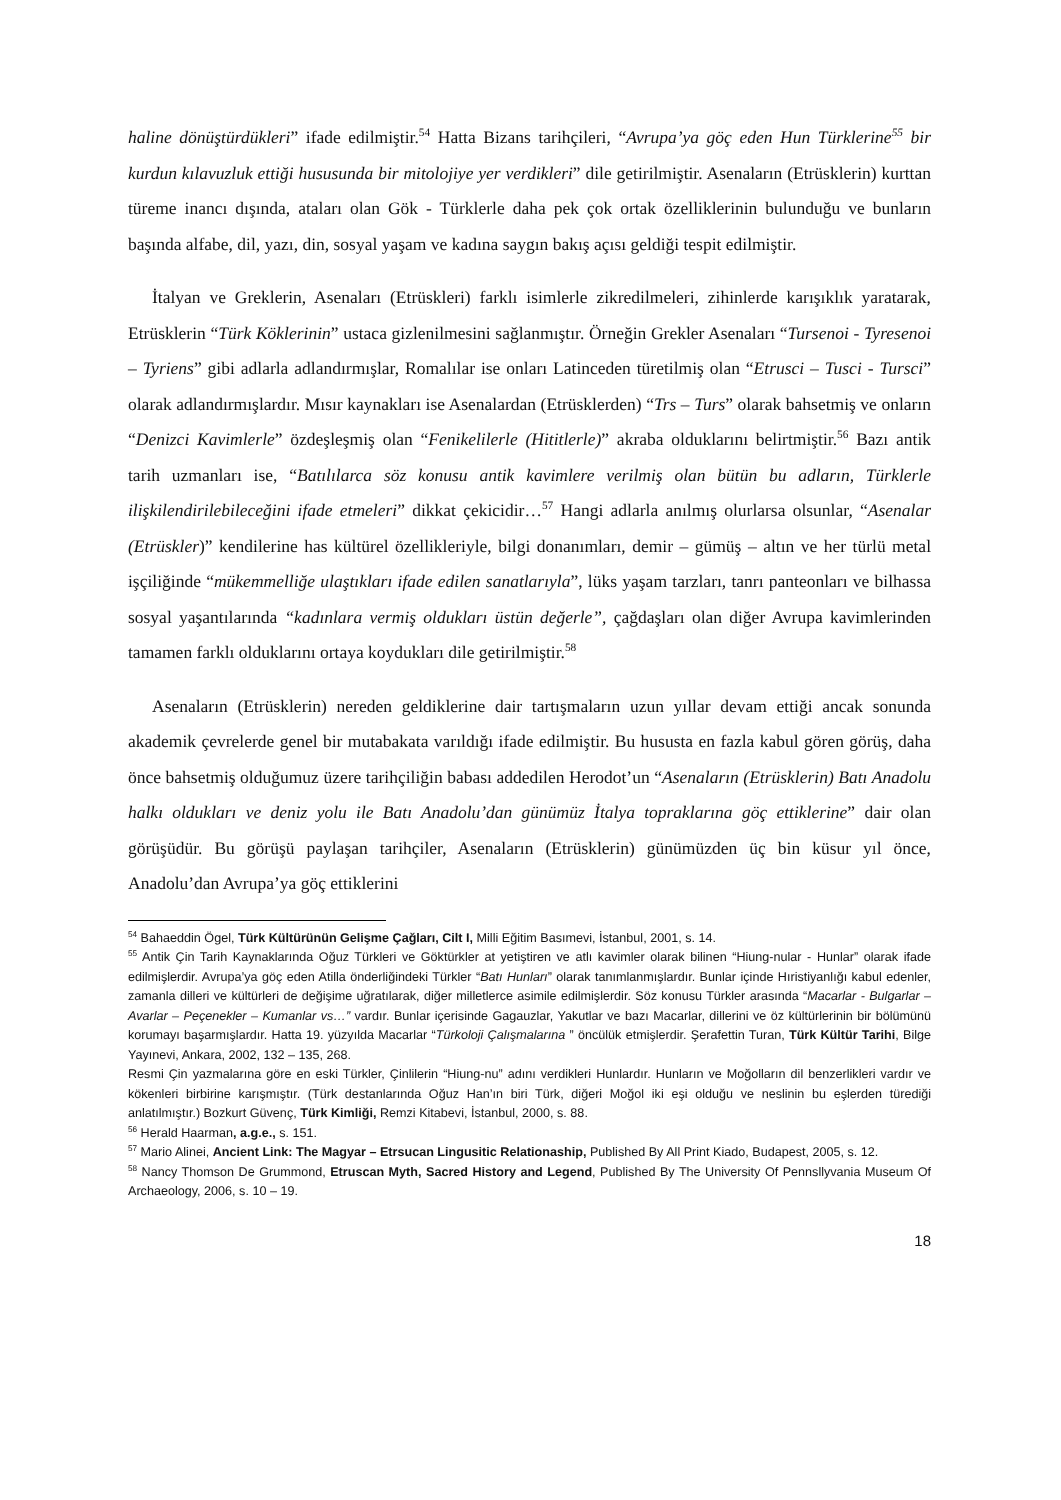haline dönüştürdükleri” ifade edilmiştir.<sup>54</sup> Hatta Bizans tarihçileri, “Avrupa’ya göç eden Hun Türklerine<sup>55</sup> bir kurdun kılavuzluk ettiği hususunda bir mitolojiye yer verdikleri” dile getirilmiştir. Asenaların (Etrüsklerin) kurttan türeme inancı dışında, ataları olan Gök - Türklerle daha pek çok ortak özelliklerinin bulunduğu ve bunların başında alfabe, dil, yazı, din, sosyal yaşam ve kadına saygın bakış açısı geldiği tespit edilmiştir.
İtalyan ve Greklerin, Asenaları (Etrüskleri) farklı isimlerle zikredilmeleri, zihinlerde karışıklık yaratarak, Etrüsklerin “Türk Köklerinin” ustaca gizlenilmesini sağlanmıştır. Örneğin Grekler Asenaları “Tursenoi - Tyresenoi – Tyriens” gibi adlarla adlandırmışlar, Romalılar ise onları Latinceden türetilmiş olan “Etrusci – Tusci - Tursci” olarak adlandırmışlardır. Mısır kaynakları ise Asenalardan (Etrüsklerden) “Trs – Turs” olarak bahsetmiş ve onların “Denizci Kavimlerle” özdeşleşmiş olan “Fenikelilerle (Hititlerle)” akraba olduklarını belirtmiştir.<sup>56</sup> Bazı antik tarih uzmanları ise, “Batılılarca söz konusu antik kavimlere verilmiş olan bütün bu adların, Türklerle ilişkilendirilebileceğini ifade etmeleri” dikkat çekicidir…<sup>57</sup> Hangi adlarla anılmış olurlarsa olsunlar, “Asenalar (Etrüskler)” kendilerine has kültürel özellikleriyle, bilgi donanımları, demir – gümüş – altın ve her türlü metal işçiliğinde “mükemmelliğe ulaştıkları ifade edilen sanatlarıyla”, lüks yaşam tarzları, tanrı panteonları ve bilhassa sosyal yaşantılarında “kadınlara vermiş oldukları üstün değerle”, çağdaşları olan diğer Avrupa kavimlerinden tamamen farklı olduklarını ortaya koydukları dile getirilmiştir.<sup>58</sup>
Asenaların (Etrüsklerin) nereden geldiklerine dair tartışmaların uzun yıllar devam ettiği ancak sonunda akademik çevrelerde genel bir mutabakata varıldığı ifade edilmiştir. Bu hususta en fazla kabul gören görüş, daha önce bahsetmiş olduğumuz üzere tarihçiliğin babası addedilen Herodot’un “Asenaların (Etrüsklerin) Batı Anadolu halkı oldukları ve deniz yolu ile Batı Anadolu’dan günümüz İtalya topraklarına göç ettiklerine” dair olan görüşüdür. Bu görüşü paylaşan tarihçiler, Asenaların (Etrüsklerin) günümüzden üç bin küsur yıl önce, Anadolu’dan Avrupa’ya göç ettiklerini
<sup>54</sup> Bahaeddin Ögel, Türk Kültürünün Gelişme Çağları, Cilt I, Milli Eğitim Basımevi, İstanbul, 2001, s. 14.
<sup>55</sup> Antik Çin Tarih Kaynaklarında Oğuz Türkleri ve Göktürkler at yetiştiren ve atlı kavimler olarak bilinen “Hiung-nular - Hunlar” olarak ifade edilmişlerdir. Avrupa’ya göç eden Atilla önderliğindeki Türkler “Batı Hunları” olarak tanımlanmışlardır. Bunlar içinde Hıristiyanlığı kabul edenler, zamanla dilleri ve kültürleri de değişime uğratılarak, diğer milletlerce asimile edilmişlerdir. Söz konusu Türkler arasında “Macarlar - Bulgarlar – Avarlar – Peçenekler – Kumanlar vs…” vardır. Bunlar içerisinde Gagauzlar, Yakutlar ve bazı Macarlar, dillerini ve öz kültürlerinin bir bölümünü korumayı başarmışlardır. Hatta 19. yüzyılda Macarlar “Türkoloji Çalışmalarına ” öncülük etmişlerdir. Şerafettin Turan, Türk Kültür Tarihi, Bilge Yayınevi, Ankara, 2002, 132 – 135, 268.
Resmi Çin yazmalarına göre en eski Türkler, Çinlilerin “Hiung-nu” adını verdikleri Hunlardır. Hunların ve Moğolların dil benzerlikleri vardır ve kökenleri birbirine karışmıştır. (Türk destanlarında Oğuz Han’ın biri Türk, diğeri Moğol iki eşi olduğu ve neslinin bu eşlerden türediği anlatılmıştır.) Bozkurt Güvenç, Türk Kimliği, Remzi Kitabevi, İstanbul, 2000, s. 88.
<sup>56</sup> Herald Haarman, a.g.e., s. 151.
<sup>57</sup> Mario Alinei, Ancient Link: The Magyar – Etrsucan Lingusitic Relationaship, Published By All Print Kiado, Budapest, 2005, s. 12.
<sup>58</sup> Nancy Thomson De Grummond, Etruscan Myth, Sacred History and Legend, Published By The University Of Pennsllyvania Museum Of Archaeology, 2006, s. 10 – 19.
18